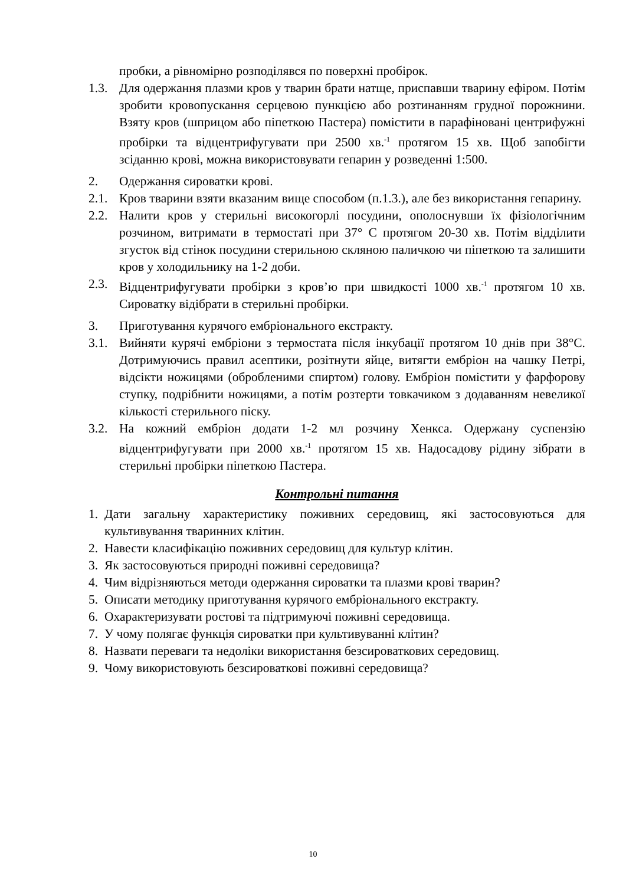пробки, а рівномірно розподілявся по поверхні пробірок.
1.3. Для одержання плазми кров у тварин брати натще, приспавши тварину ефіром. Потім зробити кровопускання серцевою пункцією або розтинанням грудної порожнини. Взяту кров (шприцом або піпеткою Пастера) помістити в парафіновані центрифужні пробірки та відцентрифугувати при 2500 хв.<sup>-1</sup> протягом 15 хв. Щоб запобігти зсіданню крові, можна використовувати гепарин у розведенні 1:500.
2. Одержання сироватки крові.
2.1. Кров тварини взяти вказаним вище способом (п.1.3.), але без використання гепарину.
2.2. Налити кров у стерильні високогорлі посудини, ополоснувши їх фізіологічним розчином, витримати в термостаті при 37° С протягом 20-30 хв. Потім відділити згусток від стінок посудини стерильною скляною паличкою чи піпеткою та залишити кров у холодильнику на 1-2 доби.
2.3. Відцентрифугувати пробірки з кров’ю при швидкості 1000 хв.<sup>-1</sup> протягом 10 хв. Сироватку відібрати в стерильні пробірки.
3. Приготування курячого ембріонального екстракту.
3.1. Вийняти курячі ембріони з термостата після інкубації протягом 10 днів при 38°С. Дотримуючись правил асептики, розітнути яйце, витягти ембріон на чашку Петрі, відсікти ножицями (обробленими спиртом) голову. Ембріон помістити у фарфорову ступку, подрібнити ножицями, а потім розтерти товкачиком з додаванням невеликої кількості стерильного піску.
3.2. На кожний ембріон додати 1-2 мл розчину Хенкса. Одержану суспензію відцентрифугувати при 2000 хв.<sup>-1</sup> протягом 15 хв. Надосадову рідину зібрати в стерильні пробірки піпеткою Пастера.
Контрольні питання
1. Дати загальну характеристику поживних середовищ, які застосовуються для культивування тваринних клітин.
2. Навести класифікацію поживних середовищ для культур клітин.
3. Як застосовуються природні поживні середовища?
4. Чим відрізняються методи одержання сироватки та плазми крові тварин?
5. Описати методику приготування курячого ембріонального екстракту.
6. Охарактеризувати ростові та підтримуючі поживні середовища.
7. У чому полягає функція сироватки при культивуванні клітин?
8. Назвати переваги та недоліки використання безсироваткових середовищ.
9. Чому використовують безсироваткові поживні середовища?
10